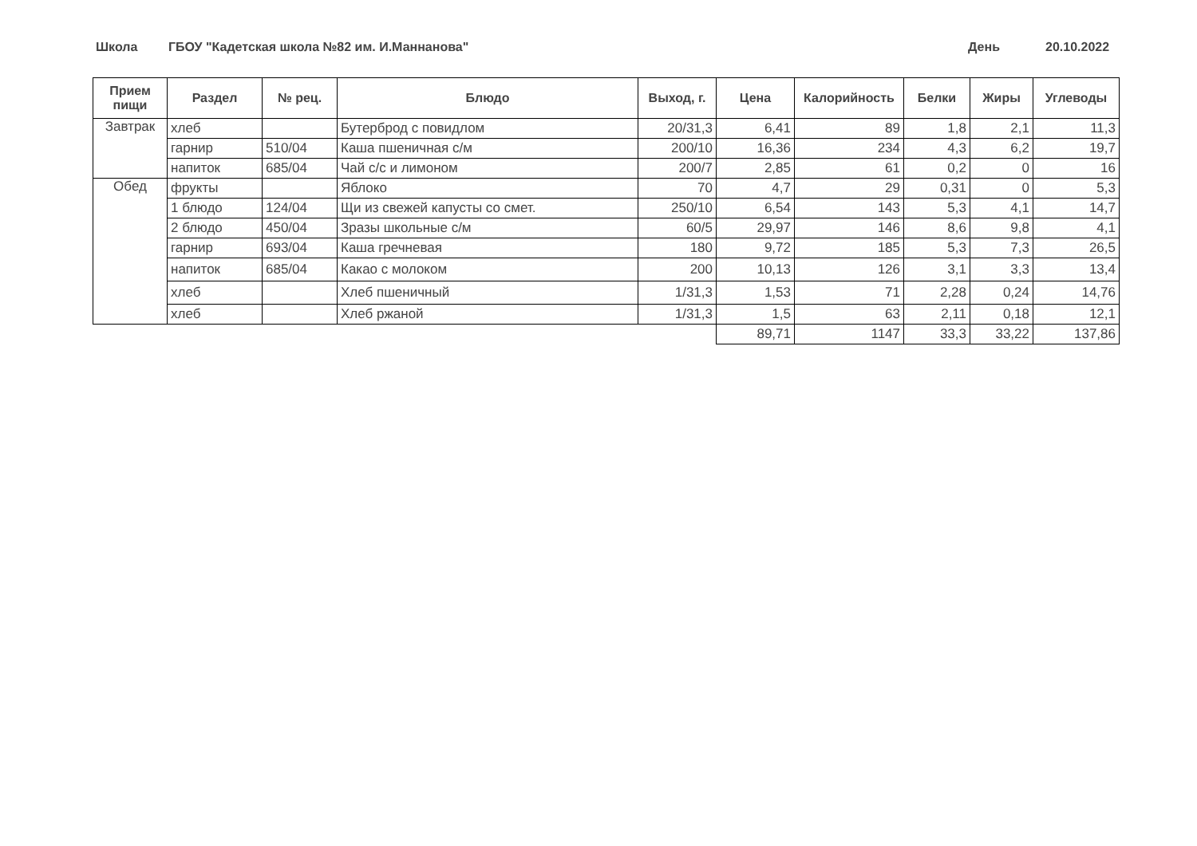Школа
ГБОУ "Кадетская школа №82 им. И.Маннанова"
День 20.10.2022
| Прием пищи | Раздел | № рец. | Блюдо | Выход, г. | Цена | Калорийность | Белки | Жиры | Углеводы |
| --- | --- | --- | --- | --- | --- | --- | --- | --- | --- |
| Завтрак | хлеб | | Бутерброд с повидлом | 20/31,3 | 6,41 | 89 | 1,8 | 2,1 | 11,3 |
| | гарнир | 510/04 | Каша пшеничная с/м | 200/10 | 16,36 | 234 | 4,3 | 6,2 | 19,7 |
| | напиток | 685/04 | Чай с/с и лимоном | 200/7 | 2,85 | 61 | 0,2 | 0 | 16 |
| Обед | фрукты | | Яблоко | 70 | 4,7 | 29 | 0,31 | 0 | 5,3 |
| | 1 блюдо | 124/04 | Щи из свежей капусты со смет. | 250/10 | 6,54 | 143 | 5,3 | 4,1 | 14,7 |
| | 2 блюдо | 450/04 | Зразы школьные с/м | 60/5 | 29,97 | 146 | 8,6 | 9,8 | 4,1 |
| | гарнир | 693/04 | Каша гречневая | 180 | 9,72 | 185 | 5,3 | 7,3 | 26,5 |
| | напиток | 685/04 | Какао с молоком | 200 | 10,13 | 126 | 3,1 | 3,3 | 13,4 |
| | хлеб | | Хлеб пшеничный | 1/31,3 | 1,53 | 71 | 2,28 | 0,24 | 14,76 |
| | хлеб | | Хлеб ржаной | 1/31,3 | 1,5 | 63 | 2,11 | 0,18 | 12,1 |
| | | | | | 89,71 | 1147 | 33,3 | 33,22 | 137,86 |